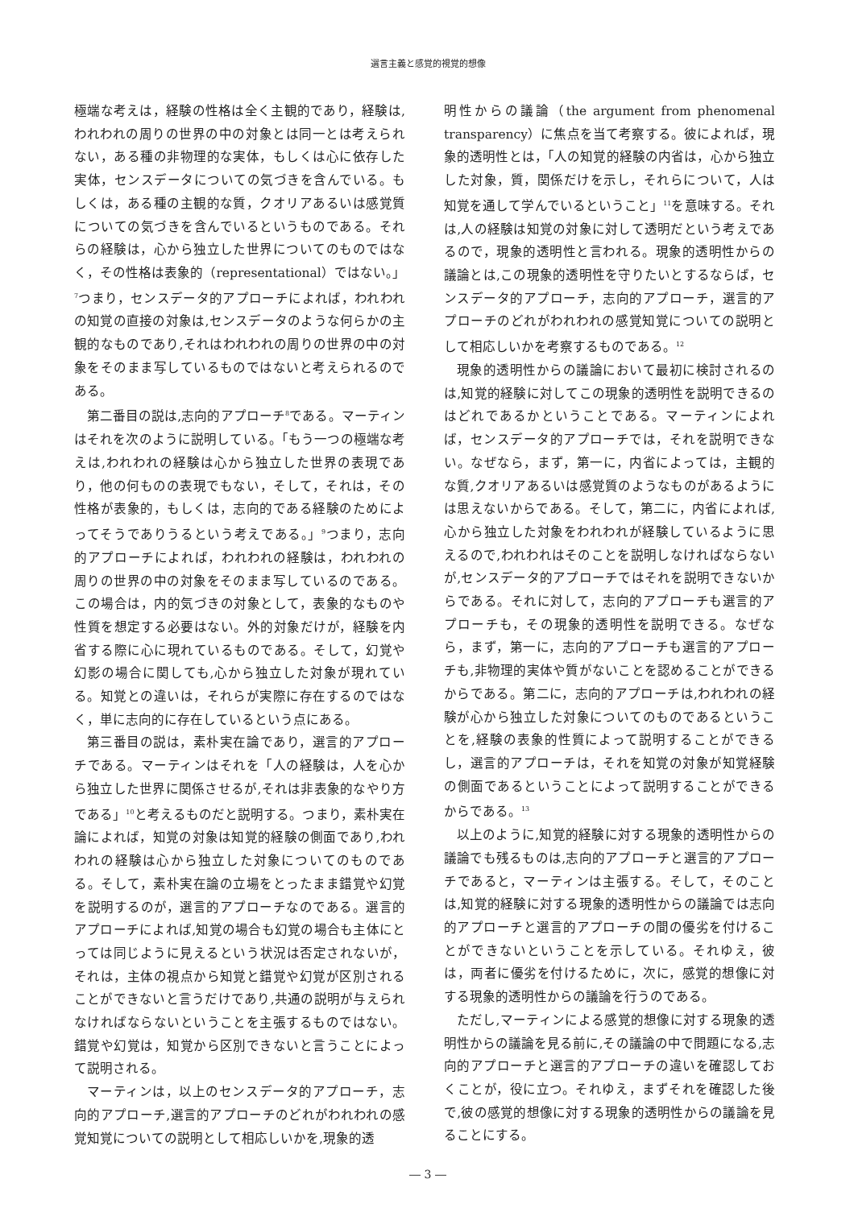選言主義と感覚的視覚的想像
極端な考えは，経験の性格は全く主観的であり，経験は,われわれの周りの世界の中の対象とは同一とは考えられない，ある種の非物理的な実体，もしくは心に依存した実体，センスデータについての気づきを含んでいる。もしくは，ある種の主観的な質，クオリアあるいは感覚質についての気づきを含んでいるというものである。それらの経験は，心から独立した世界についてのものではなく，その性格は表象的（representational）ではない。」<sup>7</sup>つまり，センスデータ的アプローチによれば，われわれの知覚の直接の対象は,センスデータのような何らかの主観的なものであり,それはわれわれの周りの世界の中の対象をそのまま写しているものではないと考えられるのである。
第二番目の説は,志向的アプローチ<sup>8</sup>である。マーティンはそれを次のように説明している。「もう一つの極端な考えは,われわれの経験は心から独立した世界の表現であり，他の何ものの表現でもない，そして，それは，その性格が表象的，もしくは，志向的である経験のためによってそうでありうるという考えである。」<sup>9</sup>つまり，志向的アプローチによれば，われわれの経験は，われわれの周りの世界の中の対象をそのまま写しているのである。この場合は，内的気づきの対象として，表象的なものや性質を想定する必要はない。外的対象だけが，経験を内省する際に心に現れているものである。そして，幻覚や幻影の場合に関しても,心から独立した対象が現れている。知覚との違いは，それらが実際に存在するのではなく，単に志向的に存在しているという点にある。
第三番目の説は，素朴実在論であり，選言的アプローチである。マーティンはそれを「人の経験は，人を心から独立した世界に関係させるが,それは非表象的なやり方である」<sup>10</sup>と考えるものだと説明する。つまり，素朴実在論によれば，知覚の対象は知覚的経験の側面であり,われわれの経験は心から独立した対象についてのものである。そして，素朴実在論の立場をとったまま錯覚や幻覚を説明するのが，選言的アプローチなのである。選言的アプローチによれば,知覚の場合も幻覚の場合も主体にとっては同じように見えるという状況は否定されないが，それは，主体の視点から知覚と錯覚や幻覚が区別されることができないと言うだけであり,共通の説明が与えられなければならないということを主張するものではない。錯覚や幻覚は，知覚から区別できないと言うことによって説明される。
マーティンは，以上のセンスデータ的アプローチ，志向的アプローチ,選言的アプローチのどれがわれわれの感覚知覚についての説明として相応しいかを,現象的透
明性からの議論（the argument from phenomenal transparency）に焦点を当て考察する。彼によれば，現象的透明性とは，「人の知覚的経験の内省は，心から独立した対象，質，関係だけを示し，それらについて，人は知覚を通して学んでいるということ」<sup>11</sup>を意味する。それは,人の経験は知覚の対象に対して透明だという考えであるので，現象的透明性と言われる。現象的透明性からの議論とは,この現象的透明性を守りたいとするならば，センスデータ的アプローチ，志向的アプローチ，選言的アプローチのどれがわれわれの感覚知覚についての説明として相応しいかを考察するものである。<sup>12</sup>
現象的透明性からの議論において最初に検討されるのは,知覚的経験に対してこの現象的透明性を説明できるのはどれであるかということである。マーティンによれば，センスデータ的アプローチでは，それを説明できない。なぜなら，まず，第一に，内省によっては，主観的な質,クオリアあるいは感覚質のようなものがあるようには思えないからである。そして，第二に，内省によれば,心から独立した対象をわれわれが経験しているように思えるので,われわれはそのことを説明しなければならないが,センスデータ的アプローチではそれを説明できないからである。それに対して，志向的アプローチも選言的アプローチも，その現象的透明性を説明できる。なぜなら，まず，第一に，志向的アプローチも選言的アプローチも,非物理的実体や質がないことを認めることができるからである。第二に，志向的アプローチは,われわれの経験が心から独立した対象についてのものであるということを,経験の表象的性質によって説明することができるし，選言的アプローチは，それを知覚の対象が知覚経験の側面であるということによって説明することができるからである。<sup>13</sup>
以上のように,知覚的経験に対する現象的透明性からの議論でも残るものは,志向的アプローチと選言的アプローチであると，マーティンは主張する。そして，そのことは,知覚的経験に対する現象的透明性からの議論では志向的アプローチと選言的アプローチの間の優劣を付けることができないということを示している。それゆえ，彼は，両者に優劣を付けるために，次に，感覚的想像に対する現象的透明性からの議論を行うのである。
ただし,マーティンによる感覚的想像に対する現象的透明性からの議論を見る前に,その議論の中で問題になる,志向的アプローチと選言的アプローチの違いを確認しておくことが，役に立つ。それゆえ，まずそれを確認した後で,彼の感覚的想像に対する現象的透明性からの議論を見ることにする。
― 3 ―